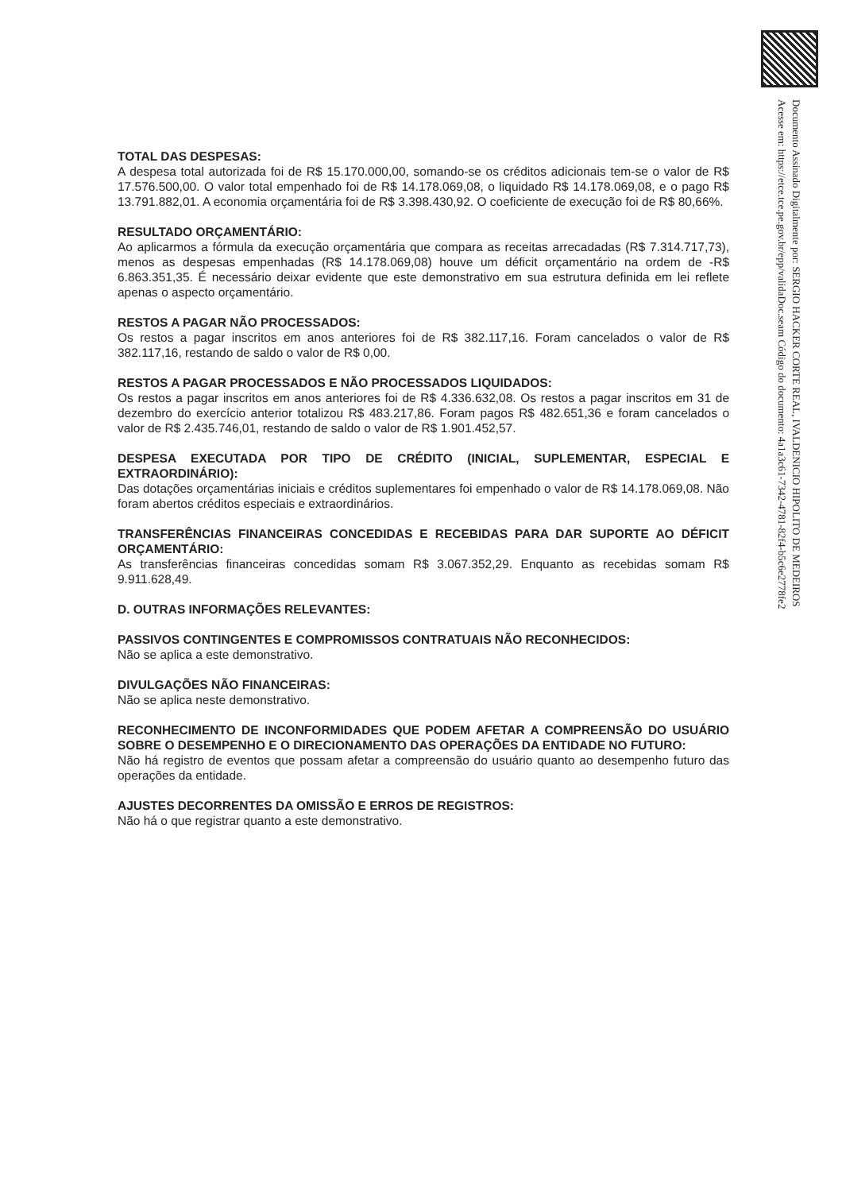Documento Assinado Digitalmente por: SERGIO HACKER CORTE REAL, IVALDENICIO HIPOLITO DE MEDEIROS
Acesse em: https://etce.tce.pe.gov.br/epp/validaDoc.seam Código do documento: 4a1a3c61-7342-4781-82f4-b5c6e2778fe2
TOTAL DAS DESPESAS:
A despesa total autorizada foi de R$ 15.170.000,00, somando-se os créditos adicionais tem-se o valor de R$ 17.576.500,00. O valor total empenhado foi de R$ 14.178.069,08, o liquidado R$ 14.178.069,08, e o pago R$ 13.791.882,01. A economia orçamentária foi de R$ 3.398.430,92. O coeficiente de execução foi de R$ 80,66%.
RESULTADO ORÇAMENTÁRIO:
Ao aplicarmos a fórmula da execução orçamentária que compara as receitas arrecadadas (R$ 7.314.717,73), menos as despesas empenhadas (R$ 14.178.069,08) houve um déficit orçamentário na ordem de -R$ 6.863.351,35. É necessário deixar evidente que este demonstrativo em sua estrutura definida em lei reflete apenas o aspecto orçamentário.
RESTOS A PAGAR NÃO PROCESSADOS:
Os restos a pagar inscritos em anos anteriores foi de R$ 382.117,16. Foram cancelados o valor de R$ 382.117,16, restando de saldo o valor de R$ 0,00.
RESTOS A PAGAR PROCESSADOS E NÃO PROCESSADOS LIQUIDADOS:
Os restos a pagar inscritos em anos anteriores foi de R$ 4.336.632,08. Os restos a pagar inscritos em 31 de dezembro do exercício anterior totalizou R$ 483.217,86. Foram pagos R$ 482.651,36 e foram cancelados o valor de R$ 2.435.746,01, restando de saldo o valor de R$ 1.901.452,57.
DESPESA EXECUTADA POR TIPO DE CRÉDITO (INICIAL, SUPLEMENTAR, ESPECIAL E EXTRAORDINÁRIO):
Das dotações orçamentárias iniciais e créditos suplementares foi empenhado o valor de R$ 14.178.069,08. Não foram abertos créditos especiais e extraordinários.
TRANSFERÊNCIAS FINANCEIRAS CONCEDIDAS E RECEBIDAS PARA DAR SUPORTE AO DÉFICIT ORÇAMENTÁRIO:
As transferências financeiras concedidas somam R$ 3.067.352,29. Enquanto as recebidas somam R$ 9.911.628,49.
D. OUTRAS INFORMAÇÕES RELEVANTES:
PASSIVOS CONTINGENTES E COMPROMISSOS CONTRATUAIS NÃO RECONHECIDOS:
Não se aplica a este demonstrativo.
DIVULGAÇÕES NÃO FINANCEIRAS:
Não se aplica neste demonstrativo.
RECONHECIMENTO DE INCONFORMIDADES QUE PODEM AFETAR A COMPREENSÃO DO USUÁRIO SOBRE O DESEMPENHO E O DIRECIONAMENTO DAS OPERAÇÕES DA ENTIDADE NO FUTURO:
Não há registro de eventos que possam afetar a compreensão do usuário quanto ao desempenho futuro das operações da entidade.
AJUSTES DECORRENTES DA OMISSÃO E ERROS DE REGISTROS:
Não há o que registrar quanto a este demonstrativo.